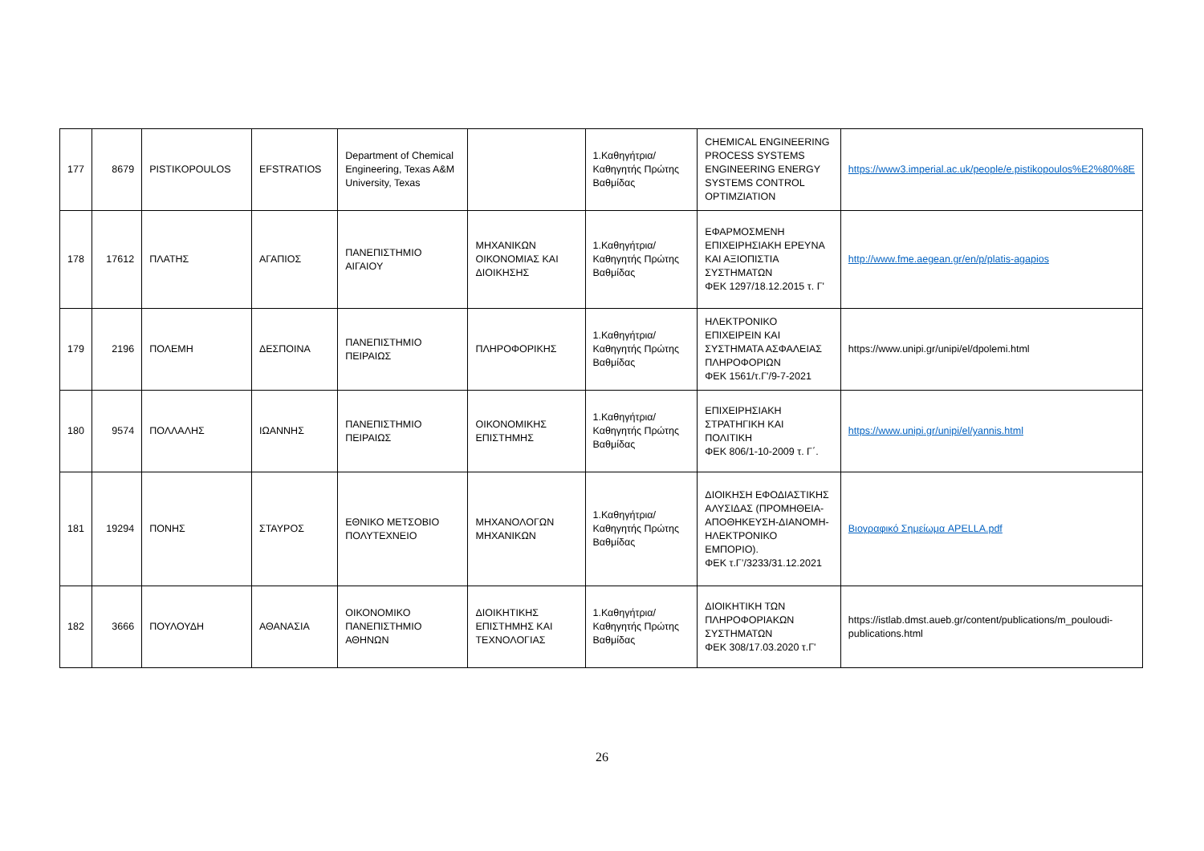| 177 | 8679 | PISTIKOPOULOS | EFSTRATIOS | Department of Chemical Engineering, Texas A&M University, Texas | | 1.Καθηγήτρια/Καθηγητής Πρώτης Βαθμίδας | CHEMICAL ENGINEERING PROCESS SYSTEMS ENGINEERING ENERGY SYSTEMS CONTROL OPTIMZIATION | https://www3.imperial.ac.uk/people/e.pistikopoulos%E2%80%8E |
| 178 | 17612 | ΠΛΑΤΗΣ | ΑΓΑΠΙΟΣ | ΠΑΝΕΠΙΣΤΗΜΙΟ ΑΙΓΑΙΟΥ | ΜΗΧΑΝΙΚΩΝ ΟΙΚΟΝΟΜΙΑΣ ΚΑΙ ΔΙΟΙΚΗΣΗΣ | 1.Καθηγήτρια/Καθηγητής Πρώτης Βαθμίδας | ΕΦΑΡΜΟΣΜΕΝΗ ΕΠΙΧΕΙΡΗΣΙΑΚΗ ΕΡΕΥΝΑ ΚΑΙ ΑΞΙΟΠΙΣΤΙΑ ΣΥΣΤΗΜΑΤΩΝ ΦΕΚ 1297/18.12.2015 τ. Γ' | http://www.fme.aegean.gr/en/p/platis-agapios |
| 179 | 2196 | ΠΟΛΕΜΗ | ΔΕΣΠΟΙΝΑ | ΠΑΝΕΠΙΣΤΗΜΙΟ ΠΕΙΡΑΙΩΣ | ΠΛΗΡΟΦΟΡΙΚΗΣ | 1.Καθηγήτρια/Καθηγητής Πρώτης Βαθμίδας | ΗΛΕΚΤΡΟΝΙΚΟ ΕΠΙΧΕΙΡΕΙΝ ΚΑΙ ΣΥΣΤΗΜΑΤΑ ΑΣΦΑΛΕΙΑΣ ΠΛΗΡΟΦΟΡΙΩΝ ΦΕΚ 1561/τ.Γ'/9-7-2021 | https://www.unipi.gr/unipi/el/dpolemi.html |
| 180 | 9574 | ΠΟΛΛΑΛΗΣ | ΙΩΑΝΝΗΣ | ΠΑΝΕΠΙΣΤΗΜΙΟ ΠΕΙΡΑΙΩΣ | ΟΙΚΟΝΟΜΙΚΗΣ ΕΠΙΣΤΗΜΗΣ | 1.Καθηγήτρια/Καθηγητής Πρώτης Βαθμίδας | ΕΠΙΧΕΙΡΗΣΙΑΚΗ ΣΤΡΑΤΗΓΙΚΗ ΚΑΙ ΠΟΛΙΤΙΚΗ ΦΕΚ 806/1-10-2009 τ. Γ΄. | https://www.unipi.gr/unipi/el/yannis.html |
| 181 | 19294 | ΠΟΝΗΣ | ΣΤΑΥΡΟΣ | ΕΘΝΙΚΟ ΜΕΤΣΟΒΙΟ ΠΟΛΥΤΕΧΝΕΙΟ | ΜΗΧΑΝΟΛΟΓΩΝ ΜΗΧΑΝΙΚΩΝ | 1.Καθηγήτρια/Καθηγητής Πρώτης Βαθμίδας | ΔΙΟΙΚΗΣΗ ΕΦΟΔΙΑΣΤΙΚΗΣ ΑΛΥΣΙΔΑΣ (ΠΡΟΜΗΘΕΙΑ-ΑΠΟΘΗΚΕΥΣΗ-ΔΙΑΝΟΜΗ-ΗΛΕΚΤΡΟΝΙΚΟ ΕΜΠΟΡΙΟ). ΦΕΚ τ.Γ’/3233/31.12.2021 | Βιογραφικό Σημείωμα APELLA.pdf |
| 182 | 3666 | ΠΟΥΛΟΥΔΗ | ΑΘΑΝΑΣΙΑ | ΟΙΚΟΝΟΜΙΚΟ ΠΑΝΕΠΙΣΤΗΜΙΟ ΑΘΗΝΩΝ | ΔΙΟΙΚΗΤΙΚΗΣ ΕΠΙΣΤΗΜΗΣ ΚΑΙ ΤΕΧΝΟΛΟΓΙΑΣ | 1.Καθηγήτρια/Καθηγητής Πρώτης Βαθμίδας | ΔΙΟΙΚΗΤΙΚΗ ΤΩΝ ΠΛΗΡΟΦΟΡΙΑΚΩΝ ΣΥΣΤΗΜΑΤΩΝ ΦΕΚ 308/17.03.2020 τ.Γ' | https://istlab.dmst.aueb.gr/content/publications/m_pouloudi-publications.html |
26